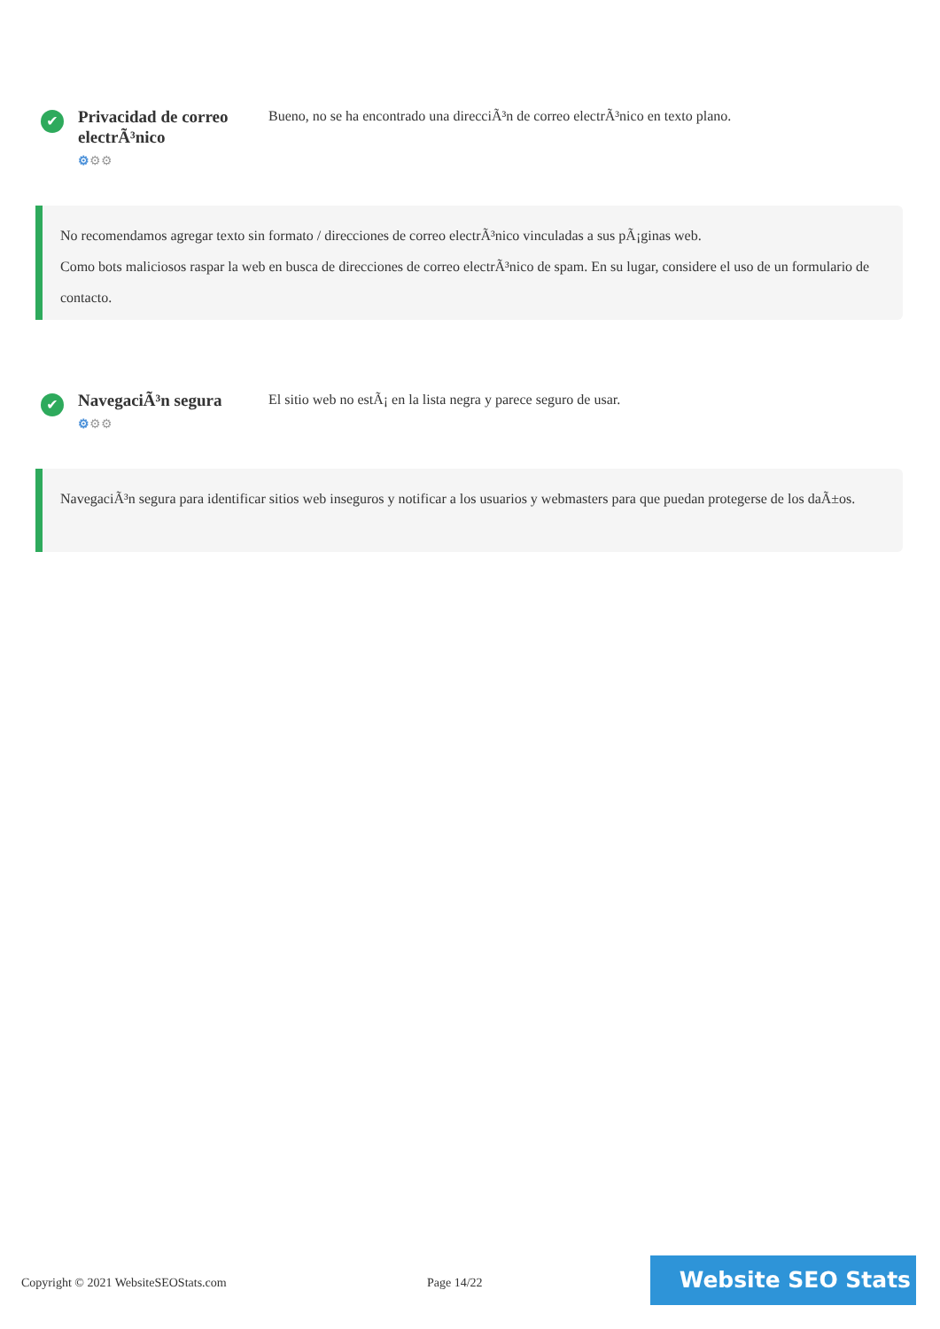✔
Privacidad de correo electrÃ³nico
⚙⚙⚙
Bueno, no se ha encontrado una direcciÃ³n de correo electrÃ³nico en texto plano.
No recomendamos agregar texto sin formato / direcciones de correo electrÃ³nico vinculadas a sus pÃ¡ginas web.
Como bots maliciosos raspar la web en busca de direcciones de correo electrÃ³nico de spam. En su lugar, considere el uso de un formulario de contacto.
✔
NavegaciÃ³n segura
⚙⚙⚙
El sitio web no estÃ¡ en la lista negra y parece seguro de usar.
NavegaciÃ³n segura para identificar sitios web inseguros y notificar a los usuarios y webmasters para que puedan protegerse de los daÃ±os.
Copyright © 2021 WebsiteSEOStats.com
Page 14/22
Website SEO Stats